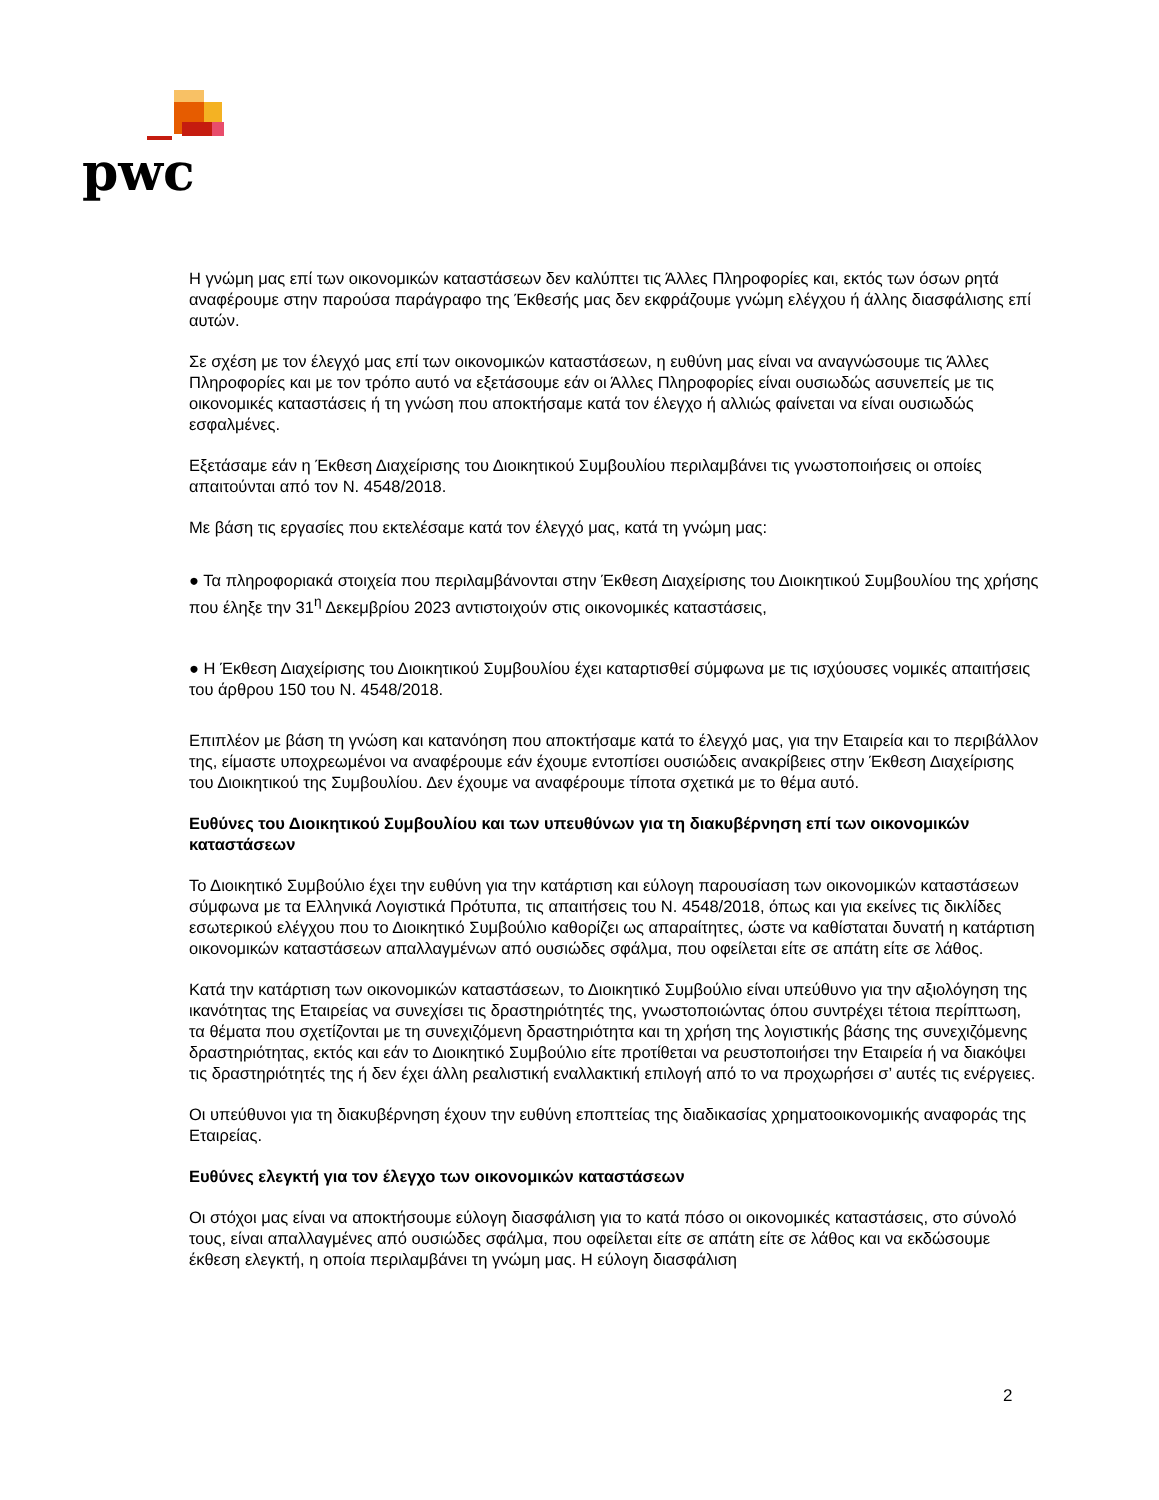pwc
Η γνώμη μας επί των οικονομικών καταστάσεων δεν καλύπτει τις Άλλες Πληροφορίες και, εκτός των όσων ρητά αναφέρουμε στην παρούσα παράγραφο της Έκθεσής μας δεν εκφράζουμε γνώμη ελέγχου ή άλλης διασφάλισης επί αυτών.
Σε σχέση με τον έλεγχό μας επί των οικονομικών καταστάσεων, η ευθύνη μας είναι να αναγνώσουμε τις Άλλες Πληροφορίες και με τον τρόπο αυτό να εξετάσουμε εάν οι Άλλες Πληροφορίες είναι ουσιωδώς ασυνεπείς με τις οικονομικές καταστάσεις ή τη γνώση που αποκτήσαμε κατά τον έλεγχο ή αλλιώς φαίνεται να είναι ουσιωδώς εσφαλμένες.
Εξετάσαμε εάν η Έκθεση Διαχείρισης του Διοικητικού Συμβουλίου περιλαμβάνει τις γνωστοποιήσεις οι οποίες απαιτούνται από τον Ν. 4548/2018.
Με βάση τις εργασίες που εκτελέσαμε κατά τον έλεγχό μας, κατά τη γνώμη μας:
● Τα πληροφοριακά στοιχεία που περιλαμβάνονται στην Έκθεση Διαχείρισης του Διοικητικού Συμβουλίου της χρήσης που έληξε την 31<sup>η</sup> Δεκεμβρίου 2023 αντιστοιχούν στις οικονομικές καταστάσεις,
● Η Έκθεση Διαχείρισης του Διοικητικού Συμβουλίου έχει καταρτισθεί σύμφωνα με τις ισχύουσες νομικές απαιτήσεις του άρθρου 150 του Ν. 4548/2018.
Επιπλέον με βάση τη γνώση και κατανόηση που αποκτήσαμε κατά το έλεγχό μας, για την Εταιρεία και το περιβάλλον της, είμαστε υποχρεωμένοι να αναφέρουμε εάν έχουμε εντοπίσει ουσιώδεις ανακρίβειες στην Έκθεση Διαχείρισης του Διοικητικού της Συμβουλίου. Δεν έχουμε να αναφέρουμε τίποτα σχετικά με το θέμα αυτό.
Ευθύνες του Διοικητικού Συμβουλίου και των υπευθύνων για τη διακυβέρνηση επί των οικονομικών καταστάσεων
Το Διοικητικό Συμβούλιο έχει την ευθύνη για την κατάρτιση και εύλογη παρουσίαση των οικονομικών καταστάσεων σύμφωνα με τα Ελληνικά Λογιστικά Πρότυπα, τις απαιτήσεις του Ν. 4548/2018, όπως και για εκείνες τις δικλίδες εσωτερικού ελέγχου που το Διοικητικό Συμβούλιο καθορίζει ως απαραίτητες, ώστε να καθίσταται δυνατή η κατάρτιση οικονομικών καταστάσεων απαλλαγμένων από ουσιώδες σφάλμα, που οφείλεται είτε σε απάτη είτε σε λάθος.
Κατά την κατάρτιση των οικονομικών καταστάσεων, το Διοικητικό Συμβούλιο είναι υπεύθυνο για την αξιολόγηση της ικανότητας της Εταιρείας να συνεχίσει τις δραστηριότητές της, γνωστοποιώντας όπου συντρέχει τέτοια περίπτωση, τα θέματα που σχετίζονται με τη συνεχιζόμενη δραστηριότητα και τη χρήση της λογιστικής βάσης της συνεχιζόμενης δραστηριότητας, εκτός και εάν το Διοικητικό Συμβούλιο είτε προτίθεται να ρευστοποιήσει την Εταιρεία ή να διακόψει τις δραστηριότητές της ή δεν έχει άλλη ρεαλιστική εναλλακτική επιλογή από το να προχωρήσει σ’ αυτές τις ενέργειες.
Οι υπεύθυνοι για τη διακυβέρνηση έχουν την ευθύνη εποπτείας της διαδικασίας χρηματοοικονομικής αναφοράς της Εταιρείας.
Ευθύνες ελεγκτή για τον έλεγχο των οικονομικών καταστάσεων
Οι στόχοι μας είναι να αποκτήσουμε εύλογη διασφάλιση για το κατά πόσο οι οικονομικές καταστάσεις, στο σύνολό τους, είναι απαλλαγμένες από ουσιώδες σφάλμα, που οφείλεται είτε σε απάτη είτε σε λάθος και να εκδώσουμε έκθεση ελεγκτή, η οποία περιλαμβάνει τη γνώμη μας. Η εύλογη διασφάλιση
2